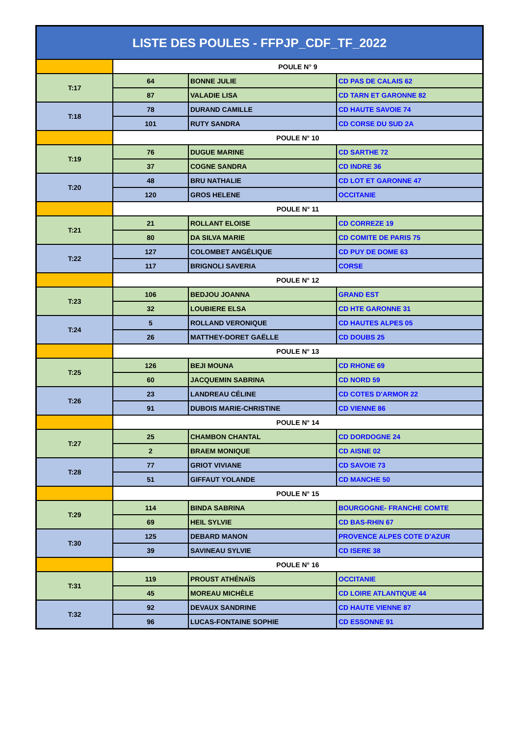| LISTE DES POULES - FFPJP_CDF_TF_2022 | | | |
| --- | --- | --- | --- |
| | POULE N° 9 | | |
| T:17 | 64 | BONNE JULIE | CD PAS DE CALAIS 62 |
| | 87 | VALADIE LISA | CD TARN ET GARONNE 82 |
| T:18 | 78 | DURAND CAMILLE | CD HAUTE SAVOIE 74 |
| | 101 | RUTY SANDRA | CD CORSE DU SUD 2A |
| | POULE N° 10 | | |
| T:19 | 76 | DUGUE MARINE | CD SARTHE 72 |
| | 37 | COGNE SANDRA | CD INDRE 36 |
| T:20 | 48 | BRU NATHALIE | CD LOT ET GARONNE 47 |
| | 120 | GROS HELENE | OCCITANIE |
| | POULE N° 11 | | |
| T:21 | 21 | ROLLANT ELOISE | CD CORREZE 19 |
| | 80 | DA SILVA MARIE | CD COMITE DE PARIS 75 |
| T:22 | 127 | COLOMBET ANGÉLIQUE | CD PUY DE DOME 63 |
| | 117 | BRIGNOLI SAVERIA | CORSE |
| | POULE N° 12 | | |
| T:23 | 106 | BEDJOU JOANNA | GRAND EST |
| | 32 | LOUBIERE ELSA | CD HTE GARONNE 31 |
| T:24 | 5 | ROLLAND VERONIQUE | CD HAUTES ALPES 05 |
| | 26 | MATTHEY-DORET GAËLLE | CD DOUBS 25 |
| | POULE N° 13 | | |
| T:25 | 126 | BEJI MOUNA | CD RHONE 69 |
| | 60 | JACQUEMIN SABRINA | CD NORD 59 |
| T:26 | 23 | LANDREAU CÉLINE | CD COTES D'ARMOR 22 |
| | 91 | DUBOIS MARIE-CHRISTINE | CD VIENNE 86 |
| | POULE N° 14 | | |
| T:27 | 25 | CHAMBON CHANTAL | CD DORDOGNE 24 |
| | 2 | BRAEM MONIQUE | CD AISNE 02 |
| T:28 | 77 | GRIOT VIVIANE | CD SAVOIE 73 |
| | 51 | GIFFAUT YOLANDE | CD MANCHE 50 |
| | POULE N° 15 | | |
| T:29 | 114 | BINDA SABRINA | BOURGOGNE- FRANCHE COMTE |
| | 69 | HEIL SYLVIE | CD BAS-RHIN 67 |
| T:30 | 125 | DEBARD MANON | PROVENCE ALPES COTE D'AZUR |
| | 39 | SAVINEAU SYLVIE | CD ISERE 38 |
| | POULE N° 16 | | |
| T:31 | 119 | PROUST ATHÉNAÏS | OCCITANIE |
| | 45 | MOREAU MICHÈLE | CD LOIRE ATLANTIQUE 44 |
| T:32 | 92 | DEVAUX SANDRINE | CD HAUTE VIENNE 87 |
| | 96 | LUCAS-FONTAINE SOPHIE | CD ESSONNE 91 |